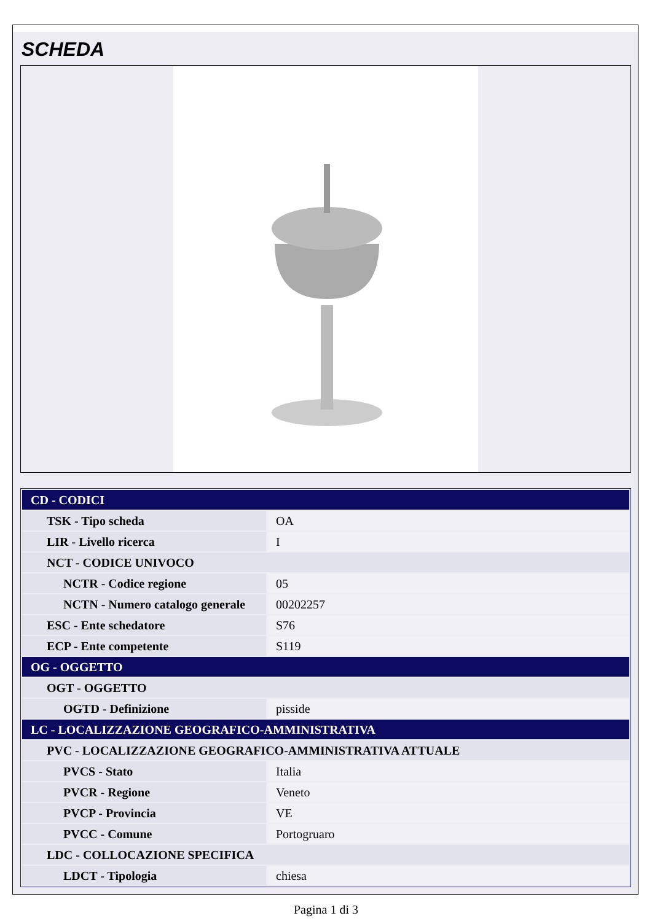SCHEDA
| CD - CODICI | |
| TSK - Tipo scheda | OA |
| LIR - Livello ricerca | I |
| NCT - CODICE UNIVOCO | |
| NCTR - Codice regione | 05 |
| NCTN - Numero catalogo generale | 00202257 |
| ESC - Ente schedatore | S76 |
| ECP - Ente competente | S119 |
| OG - OGGETTO | |
| OGT - OGGETTO | |
| OGTD - Definizione | pisside |
| LC - LOCALIZZAZIONE GEOGRAFICO-AMMINISTRATIVA | |
| PVC - LOCALIZZAZIONE GEOGRAFICO-AMMINISTRATIVA ATTUALE | |
| PVCS - Stato | Italia |
| PVCR - Regione | Veneto |
| PVCP - Provincia | VE |
| PVCC - Comune | Portogruaro |
| LDC - COLLOCAZIONE SPECIFICA | |
| LDCT - Tipologia | chiesa |
Pagina 1 di 3